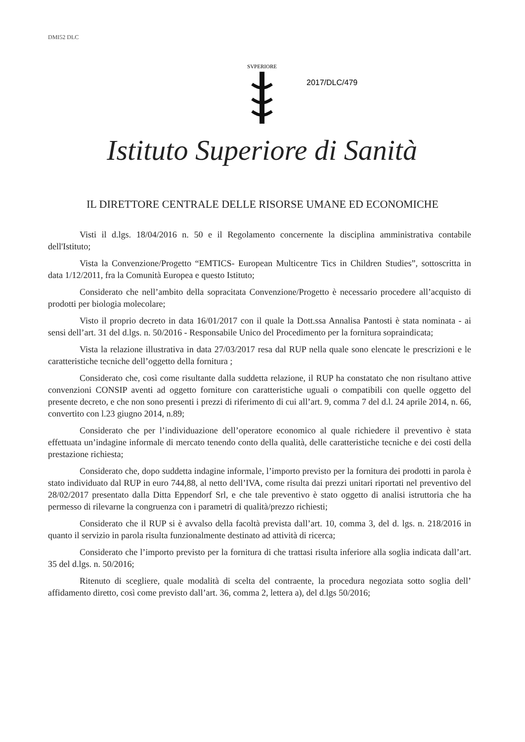DMI52 DLC
SVPERIORE
2017/DLC/479
Istituto Superiore di Sanità
IL DIRETTORE CENTRALE DELLE RISORSE UMANE ED ECONOMICHE
Visti il d.lgs. 18/04/2016 n. 50 e il Regolamento concernente la disciplina amministrativa contabile dell'Istituto;
Vista la Convenzione/Progetto “EMTICS- European Multicentre Tics in Children Studies”, sottoscritta in data 1/12/2011, fra la Comunità Europea e questo Istituto;
Considerato che nell’ambito della sopracitata Convenzione/Progetto è necessario procedere all’acquisto di prodotti per biologia molecolare;
Visto il proprio decreto in data 16/01/2017 con il quale la Dott.ssa Annalisa Pantosti è stata nominata - ai sensi dell’art. 31 del d.lgs. n. 50/2016 - Responsabile Unico del Procedimento per la fornitura sopraindicata;
Vista la relazione illustrativa in data 27/03/2017 resa dal RUP nella quale sono elencate le prescrizioni e le caratteristiche tecniche dell’oggetto della fornitura ;
Considerato che, così come risultante dalla suddetta relazione, il RUP ha constatato che non risultano attive convenzioni CONSIP aventi ad oggetto forniture con caratteristiche uguali o compatibili con quelle oggetto del presente decreto, e che non sono presenti i prezzi di riferimento di cui all’art. 9, comma 7 del d.l. 24 aprile 2014, n. 66, convertito con l.23 giugno 2014, n.89;
Considerato che per l’individuazione dell’operatore economico al quale richiedere il preventivo è stata effettuata un’indagine informale di mercato tenendo conto della qualità, delle caratteristiche tecniche e dei costi della prestazione richiesta;
Considerato che, dopo suddetta indagine informale, l’importo previsto per la fornitura dei prodotti in parola è stato individuato dal RUP in euro 744,88, al netto dell’IVA, come risulta dai prezzi unitari riportati nel preventivo del 28/02/2017 presentato dalla Ditta Eppendorf Srl, e che tale preventivo è stato oggetto di analisi istruttoria che ha permesso di rilevarne la congruenza con i parametri di qualità/prezzo richiesti;
Considerato che il RUP si è avvalso della facoltà prevista dall’art. 10, comma 3, del d. lgs. n. 218/2016 in quanto il servizio in parola risulta funzionalmente destinato ad attività di ricerca;
Considerato che l’importo previsto per la fornitura di che trattasi risulta inferiore alla soglia indicata dall’art. 35 del d.lgs. n. 50/2016;
Ritenuto di scegliere, quale modalità di scelta del contraente, la procedura negoziata sotto soglia dell’ affidamento diretto, così come previsto dall’art. 36, comma 2, lettera a), del d.lgs 50/2016;